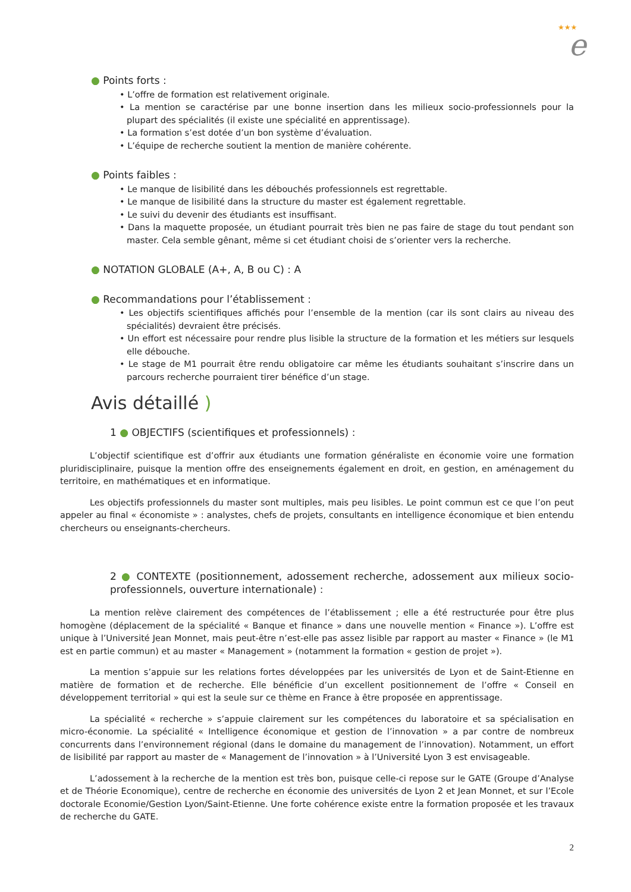★★★
e
● Points forts :
• L’offre de formation est relativement originale.
• La mention se caractérise par une bonne insertion dans les milieux socio-professionnels pour la plupart des spécialités (il existe une spécialité en apprentissage).
• La formation s’est dotée d’un bon système d’évaluation.
• L’équipe de recherche soutient la mention de manière cohérente.
● Points faibles :
• Le manque de lisibilité dans les débouchés professionnels est regrettable.
• Le manque de lisibilité dans la structure du master est également regrettable.
• Le suivi du devenir des étudiants est insuffisant.
• Dans la maquette proposée, un étudiant pourrait très bien ne pas faire de stage du tout pendant son master. Cela semble gênant, même si cet étudiant choisi de s’orienter vers la recherche.
● NOTATION GLOBALE (A+, A, B ou C) : A
● Recommandations pour l’établissement :
• Les objectifs scientifiques affichés pour l’ensemble de la mention (car ils sont clairs au niveau des spécialités) devraient être précisés.
• Un effort est nécessaire pour rendre plus lisible la structure de la formation et les métiers sur lesquels elle débouche.
• Le stage de M1 pourrait être rendu obligatoire car même les étudiants souhaitant s’inscrire dans un parcours recherche pourraient tirer bénéfice d’un stage.
Avis détaillé )
1 ● OBJECTIFS (scientifiques et professionnels) :
L’objectif scientifique est d’offrir aux étudiants une formation généraliste en économie voire une formation pluridisciplinaire, puisque la mention offre des enseignements également en droit, en gestion, en aménagement du territoire, en mathématiques et en informatique.
Les objectifs professionnels du master sont multiples, mais peu lisibles. Le point commun est ce que l’on peut appeler au final « économiste » : analystes, chefs de projets, consultants en intelligence économique et bien entendu chercheurs ou enseignants-chercheurs.
2 ● CONTEXTE (positionnement, adossement recherche, adossement aux milieux socio-professionnels, ouverture internationale) :
La mention relève clairement des compétences de l’établissement ; elle a été restructurée pour être plus homogène (déplacement de la spécialité « Banque et finance » dans une nouvelle mention « Finance »). L’offre est unique à l’Université Jean Monnet, mais peut-être n’est-elle pas assez lisible par rapport au master « Finance » (le M1 est en partie commun) et au master « Management » (notamment la formation « gestion de projet »).
La mention s’appuie sur les relations fortes développées par les universités de Lyon et de Saint-Etienne en matière de formation et de recherche. Elle bénéficie d’un excellent positionnement de l’offre « Conseil en développement territorial » qui est la seule sur ce thème en France à être proposée en apprentissage.
La spécialité « recherche » s’appuie clairement sur les compétences du laboratoire et sa spécialisation en micro-économie. La spécialité « Intelligence économique et gestion de l’innovation » a par contre de nombreux concurrents dans l’environnement régional (dans le domaine du management de l’innovation). Notamment, un effort de lisibilité par rapport au master de « Management de l’innovation » à l’Université Lyon 3 est envisageable.
L’adossement à la recherche de la mention est très bon, puisque celle-ci repose sur le GATE (Groupe d’Analyse et de Théorie Economique), centre de recherche en économie des universités de Lyon 2 et Jean Monnet, et sur l’Ecole doctorale Economie/Gestion Lyon/Saint-Etienne. Une forte cohérence existe entre la formation proposée et les travaux de recherche du GATE.
2